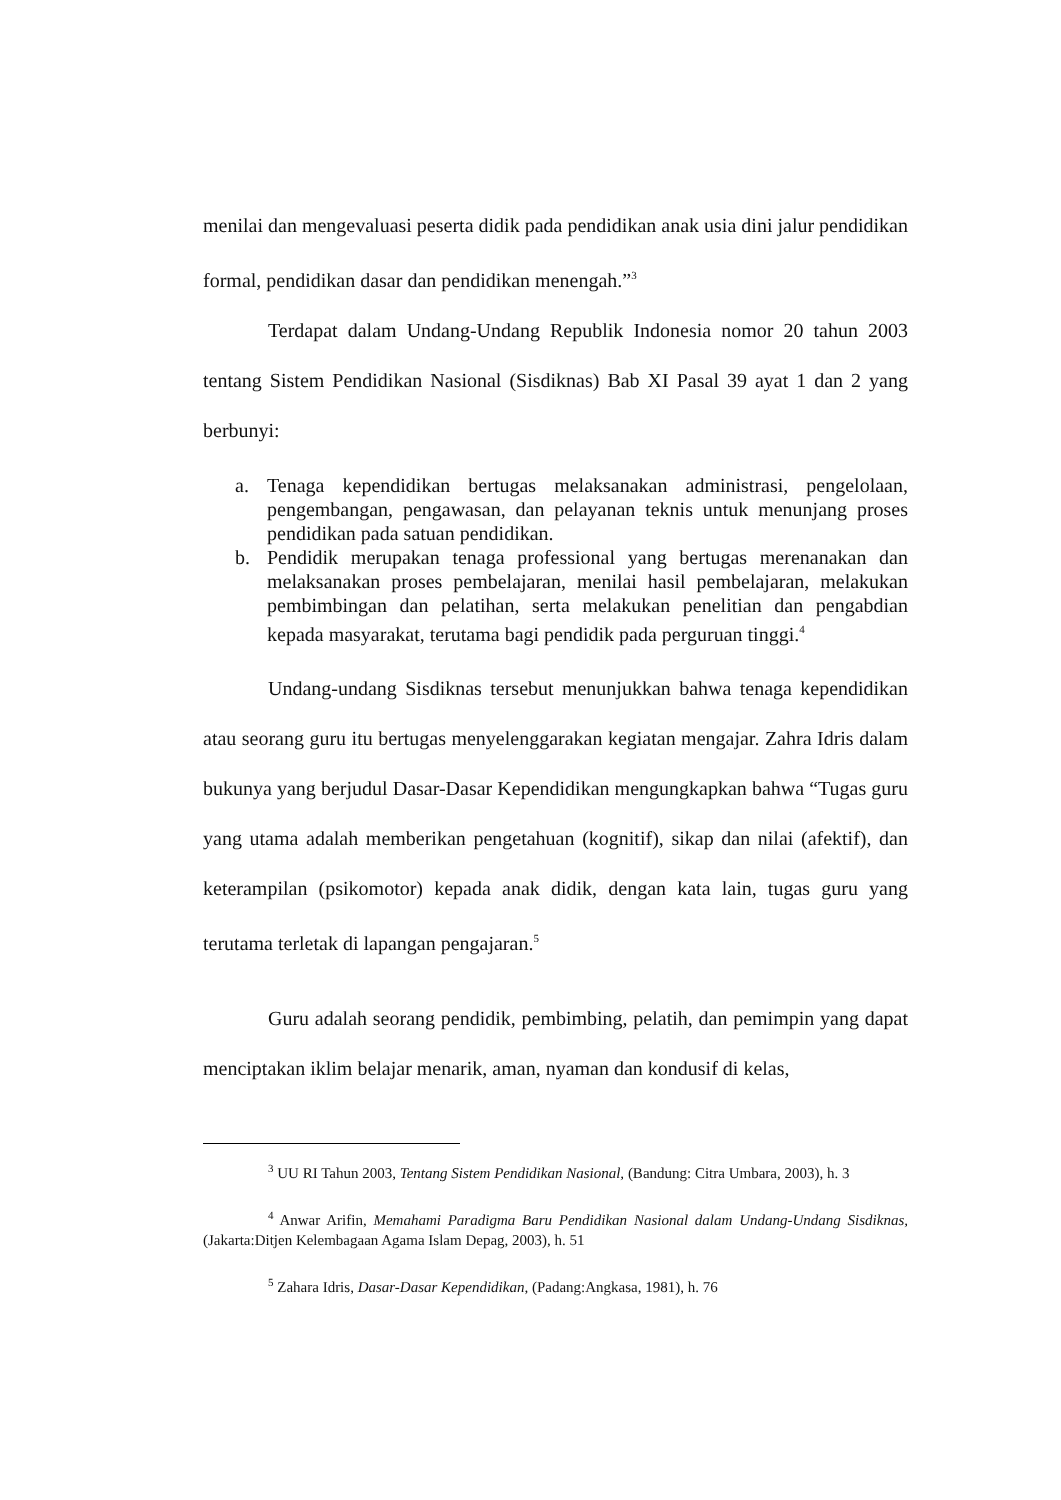menilai dan mengevaluasi peserta didik pada pendidikan anak usia dini jalur pendidikan formal, pendidikan dasar dan pendidikan menengah.”<sup>3</sup>
Terdapat dalam Undang-Undang Republik Indonesia nomor 20 tahun 2003 tentang Sistem Pendidikan Nasional (Sisdiknas) Bab XI Pasal 39 ayat 1 dan 2 yang berbunyi:
a. Tenaga kependidikan bertugas melaksanakan administrasi, pengelolaan, pengembangan, pengawasan, dan pelayanan teknis untuk menunjang proses pendidikan pada satuan pendidikan.
b. Pendidik merupakan tenaga professional yang bertugas merenanakan dan melaksanakan proses pembelajaran, menilai hasil pembelajaran, melakukan pembimbingan dan pelatihan, serta melakukan penelitian dan pengabdian kepada masyarakat, terutama bagi pendidik pada perguruan tinggi.<sup>4</sup>
Undang-undang Sisdiknas tersebut menunjukkan bahwa tenaga kependidikan atau seorang guru itu bertugas menyelenggarakan kegiatan mengajar. Zahra Idris dalam bukunya yang berjudul Dasar-Dasar Kependidikan mengungkapkan bahwa “Tugas guru yang utama adalah memberikan pengetahuan (kognitif), sikap dan nilai (afektif), dan keterampilan (psikomotor) kepada anak didik, dengan kata lain, tugas guru yang terutama terletak di lapangan pengajaran.<sup>5</sup>
Guru adalah seorang pendidik, pembimbing, pelatih, dan pemimpin yang dapat menciptakan iklim belajar menarik, aman, nyaman dan kondusif di kelas,
<sup>3</sup> UU RI Tahun 2003, Tentang Sistem Pendidikan Nasional, (Bandung: Citra Umbara, 2003), h. 3
<sup>4</sup> Anwar Arifin, Memahami Paradigma Baru Pendidikan Nasional dalam Undang-Undang Sisdiknas, (Jakarta:Ditjen Kelembagaan Agama Islam Depag, 2003), h. 51
<sup>5</sup> Zahara Idris, Dasar-Dasar Kependidikan, (Padang:Angkasa, 1981), h. 76